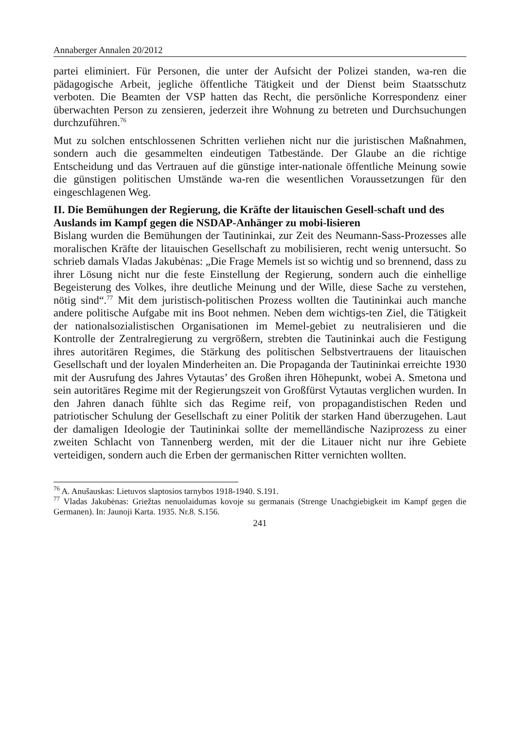Annaberger Annalen 20/2012
partei eliminiert. Für Personen, die unter der Aufsicht der Polizei standen, wa-ren die pädagogische Arbeit, jegliche öffentliche Tätigkeit und der Dienst beim Staatsschutz verboten. Die Beamten der VSP hatten das Recht, die persönliche Korrespondenz einer überwachten Person zu zensieren, jederzeit ihre Wohnung zu betreten und Durchsuchungen durchzuführen.<sup>76</sup>
Mut zu solchen entschlossenen Schritten verliehen nicht nur die juristischen Maßnahmen, sondern auch die gesammelten eindeutigen Tatbestände. Der Glaube an die richtige Entscheidung und das Vertrauen auf die günstige inter-nationale öffentliche Meinung sowie die günstigen politischen Umstände wa-ren die wesentlichen Voraussetzungen für den eingeschlagenen Weg.
II. Die Bemühungen der Regierung, die Kräfte der litauischen Gesell-schaft und des Auslands im Kampf gegen die NSDAP-Anhänger zu mobi-lisieren
Bislang wurden die Bemühungen der Tautininkai, zur Zeit des Neumann-Sass-Prozesses alle moralischen Kräfte der litauischen Gesellschaft zu mobilisieren, recht wenig untersucht. So schrieb damals Vladas Jakubėnas: „Die Frage Memels ist so wichtig und so brennend, dass zu ihrer Lösung nicht nur die feste Einstellung der Regierung, sondern auch die einhellige Begeisterung des Volkes, ihre deutliche Meinung und der Wille, diese Sache zu verstehen, nötig sind“.<sup>77</sup> Mit dem juristisch-politischen Prozess wollten die Tautininkai auch manche andere politische Aufgabe mit ins Boot nehmen. Neben dem wichtigs-ten Ziel, die Tätigkeit der nationalsozialistischen Organisationen im Memel-gebiet zu neutralisieren und die Kontrolle der Zentralregierung zu vergrößern, strebten die Tautininkai auch die Festigung ihres autoritären Regimes, die Stärkung des politischen Selbstvertrauens der litauischen Gesellschaft und der loyalen Minderheiten an. Die Propaganda der Tautininkai erreichte 1930 mit der Ausrufung des Jahres Vytautas’ des Großen ihren Höhepunkt, wobei A. Smetona und sein autoritäres Regime mit der Regierungszeit von Großfürst Vytautas verglichen wurden. In den Jahren danach fühlte sich das Regime reif, von propagandistischen Reden und patriotischer Schulung der Gesellschaft zu einer Politik der starken Hand überzugehen. Laut der damaligen Ideologie der Tautininkai sollte der memelländische Naziprozess zu einer zweiten Schlacht von Tannenberg werden, mit der die Litauer nicht nur ihre Gebiete verteidigen, sondern auch die Erben der germanischen Ritter vernichten wollten.
<sup>76</sup> A. Anušauskas: Lietuvos slaptosios tarnybos 1918-1940. S.191.
<sup>77</sup> Vladas Jakubėnas: Griežtas nenuolaidumas kovoje su germanais (Strenge Unachgiebigkeit im Kampf gegen die Germanen). In: Jaunoji Karta. 1935. Nr.8. S.156.
241